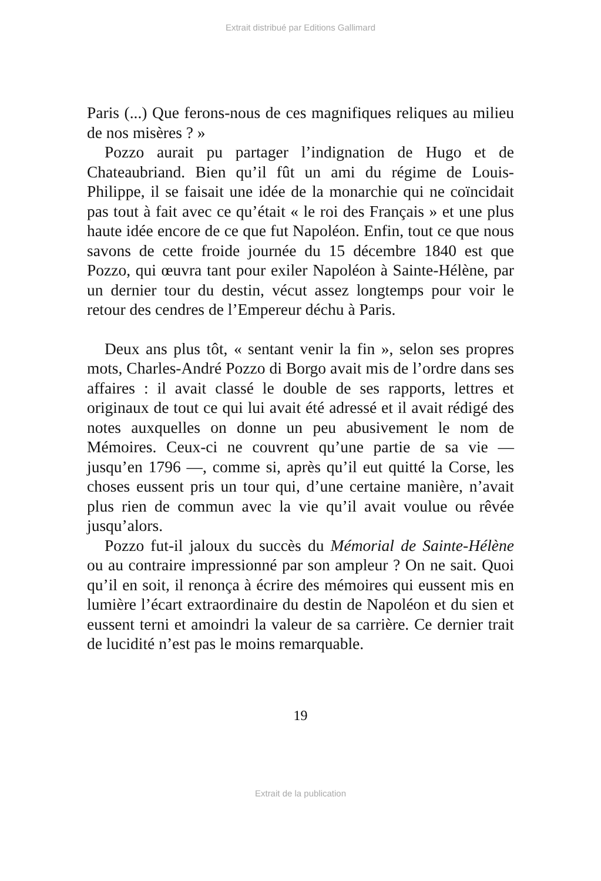Extrait distribué par Editions Gallimard
Paris (...) Que ferons-nous de ces magnifiques reliques au milieu de nos misères ? »
Pozzo aurait pu partager l’indignation de Hugo et de Chateaubriand. Bien qu’il fût un ami du régime de Louis-Philippe, il se faisait une idée de la monarchie qui ne coïncidait pas tout à fait avec ce qu’était « le roi des Français » et une plus haute idée encore de ce que fut Napoléon. Enfin, tout ce que nous savons de cette froide journée du 15 décembre 1840 est que Pozzo, qui œuvra tant pour exiler Napoléon à Sainte-Hélène, par un dernier tour du destin, vécut assez longtemps pour voir le retour des cendres de l’Empereur déchu à Paris.
Deux ans plus tôt, « sentant venir la fin », selon ses propres mots, Charles-André Pozzo di Borgo avait mis de l’ordre dans ses affaires : il avait classé le double de ses rapports, lettres et originaux de tout ce qui lui avait été adressé et il avait rédigé des notes auxquelles on donne un peu abusivement le nom de Mémoires. Ceux-ci ne couvrent qu’une partie de sa vie — jusqu’en 1796 —, comme si, après qu’il eut quitté la Corse, les choses eussent pris un tour qui, d’une certaine manière, n’avait plus rien de commun avec la vie qu’il avait voulue ou rêvée jusqu’alors.
Pozzo fut-il jaloux du succès du Mémorial de Sainte-Hélène ou au contraire impressionné par son ampleur ? On ne sait. Quoi qu’il en soit, il renonça à écrire des mémoires qui eussent mis en lumière l’écart extraordinaire du destin de Napoléon et du sien et eussent terni et amoindri la valeur de sa carrière. Ce dernier trait de lucidité n’est pas le moins remarquable.
19
Extrait de la publication